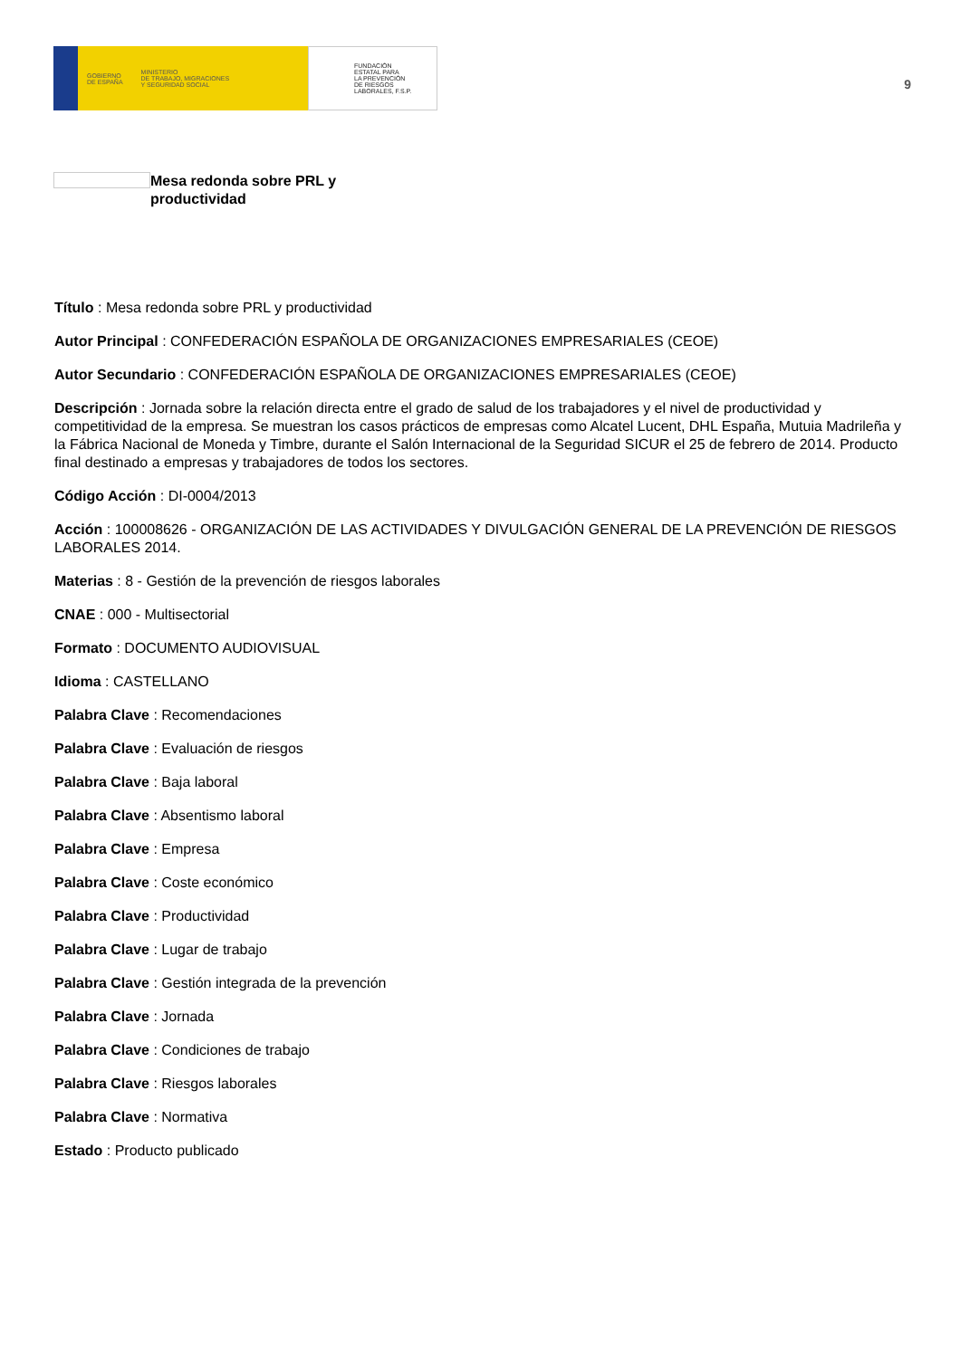GOBIERNO
DE ESPAÑA
MINISTERIO
DE TRABAJO, MIGRACIONES
Y SEGURIDAD SOCIAL
FUNDACIÓN
ESTATAL PARA
LA PREVENCIÓN
DE RIESGOS
LABORALES, F.S.P.
9
Mesa redonda sobre PRL y productividad
Título : Mesa redonda sobre PRL y productividad
Autor Principal : CONFEDERACIÓN ESPAÑOLA DE ORGANIZACIONES EMPRESARIALES (CEOE)
Autor Secundario : CONFEDERACIÓN ESPAÑOLA DE ORGANIZACIONES EMPRESARIALES (CEOE)
Descripción : Jornada sobre la relación directa entre el grado de salud de los trabajadores y el nivel de productividad y competitividad de la empresa. Se muestran los casos prácticos de empresas como Alcatel Lucent, DHL España, Mutuia Madrileña y la Fábrica Nacional de Moneda y Timbre, durante el Salón Internacional de la Seguridad SICUR el 25 de febrero de 2014. Producto final destinado a empresas y trabajadores de todos los sectores.
Código Acción : DI-0004/2013
Acción : 100008626 - ORGANIZACIÓN DE LAS ACTIVIDADES Y DIVULGACIÓN GENERAL DE LA PREVENCIÓN DE RIESGOS LABORALES 2014.
Materias : 8 - Gestión de la prevención de riesgos laborales
CNAE : 000 - Multisectorial
Formato : DOCUMENTO AUDIOVISUAL
Idioma : CASTELLANO
Palabra Clave : Recomendaciones
Palabra Clave : Evaluación de riesgos
Palabra Clave : Baja laboral
Palabra Clave : Absentismo laboral
Palabra Clave : Empresa
Palabra Clave : Coste económico
Palabra Clave : Productividad
Palabra Clave : Lugar de trabajo
Palabra Clave : Gestión integrada de la prevención
Palabra Clave : Jornada
Palabra Clave : Condiciones de trabajo
Palabra Clave : Riesgos laborales
Palabra Clave : Normativa
Estado : Producto publicado